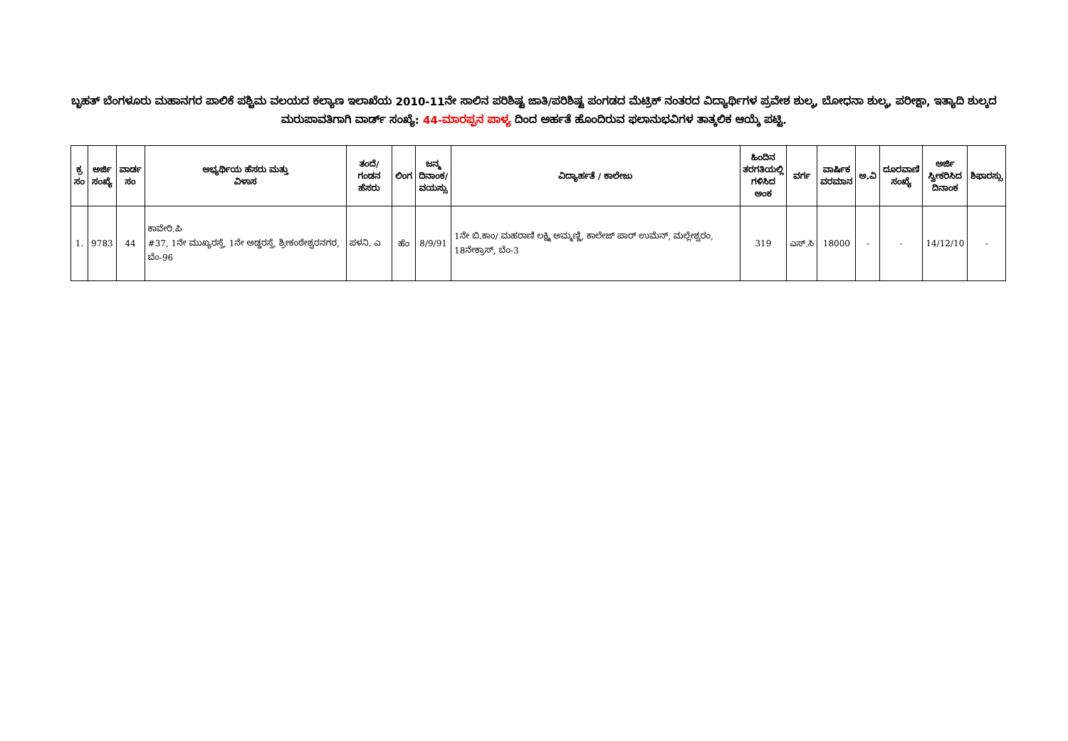ಬೃಹತ್ ಬೆಂಗಳೂರು ಮಹಾನಗರ ಪಾಲಿಕೆ ಪಶ್ಚಿಮ ವಲಯದ ಕಲ್ಯಾಣ ಇಲಾಖೆಯ 2010-11ನೇ ಸಾಲಿನ ಪರಿಶಿಷ್ಟ ಜಾತಿ/ಪರಿಶಿಷ್ಟ ಪಂಗಡದ ಮೆಟ್ರಿಕ್ ನಂತರದ ವಿದ್ಯಾರ್ಥಿಗಳ ಪ್ರವೇಶ ಶುಲ್ಕ, ಬೋಧನಾ ಶುಲ್ಕ, ಪರೀಕ್ಷಾ, ಇತ್ಯಾದಿ ಶುಲ್ಕದ ಮರುಪಾವತಿಗಾಗಿ ವಾರ್ಡ್ ಸಂಖ್ಯೆ: 44-ಮಾರಪ್ಪನ ಪಾಳ್ಯ ದಿಂದ ಅರ್ಹತೆ ಹೊಂದಿರುವ ಫಲಾನುಭವಿಗಳ ತಾತ್ಕಲಿಕ ಆಯ್ಕೆ ಪಟ್ಟಿ.
| ಕ್ರ ಸಂ | ಅರ್ಜಿ ಸಂಖ್ಯೆ | ವಾರ್ಡ ಸಂ | ಅಭ್ಯರ್ಥಿಯ ಹೆಸರು ಮತ್ತು ವಿಳಾಸ | ತಂದೆ/ಗಂಡನ ಹೆಸರು | ಲಿಂಗ | ಜನ್ಮ ದಿನಾಂಕ/ ವಯಸ್ಸು | ವಿದ್ಯಾರ್ಹತೆ / ಕಾಲೇಜು | ಹಿಂದಿನ ತರಗತಿಯಲ್ಲಿ ಗಳಿಸಿದ ಅಂಕ | ವರ್ಗ | ವಾರ್ಷಿಕ ವರಮಾನ | ಅ.ವಿ | ದೂರವಾಣಿ ಸಂಖ್ಯೆ | ಅರ್ಜಿ ಸ್ವೀಕರಿಸಿದ ದಿನಾಂಕ | ಶಿಫಾರಸ್ಸು |
| --- | --- | --- | --- | --- | --- | --- | --- | --- | --- | --- | --- | --- | --- | --- |
| 1. | 9783 | 44 | ಕಾವೇರಿ.ಪಿ #37, 1ನೇ ಮುಖ್ಯರಸ್ತೆ, 1ನೇ ಅಡ್ಡರಸ್ತೆ, ಶ್ರೀಕಂಠೇಶ್ವರನಗರ, ಬೆಂ-96 | ಪಳನಿ. ಎ | ಹೆಂ | 8/9/91 | 1ನೇ ಬಿ.ಕಾಂ/ ಮಹರಾಣಿ ಲಕ್ಷ್ಮಿ ಅಮ್ಮಣ್ಣಿ, ಕಾಲೇಜ್ ಪಾರ್ ಉಮೆನ್, ಮಲ್ಲೇಶ್ವರಂ, 18ನೇಕ್ರಾಸ್, ಬೆಂ-3 | 319 | ಎಸ್.ಸಿ | 18000 | - | - | 14/12/10 | - |